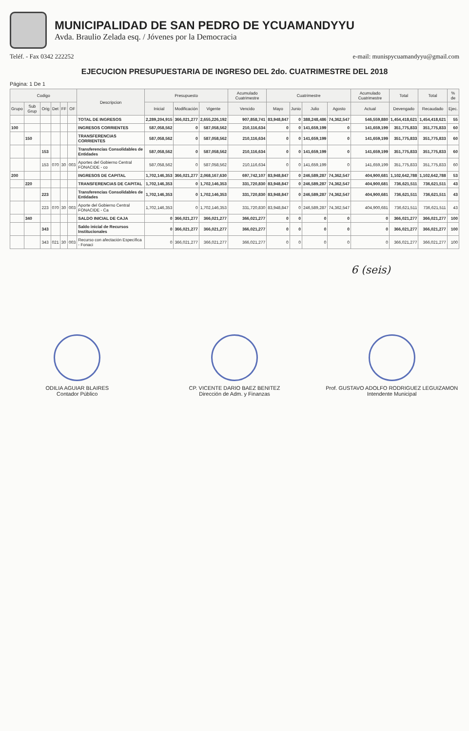MUNICIPALIDAD DE SAN PEDRO DE YCUAMANDYYU
Avda. Braulio Zelada esq. / Jóvenes por la Democracia
Teléf. - Fax 0342 222252 e-mail: munispycuamandyyu@gmail.com
EJECUCION PRESUPUESTARIA DE INGRESO DEL 2do. CUATRIMESTRE DEL 2018
Página: 1 De 1
| Codigo | | | | | | Descripcion | Presupuesto | | | Acumulado Cuatrimestre | Cuatrimestre | | | | Acumulado Cuatrimestre | Total | Total | % de |
| --- | --- | --- | --- | --- | --- | --- | --- | --- | --- | --- | --- | --- | --- | --- | --- | --- | --- | --- |
| Grupo | Sub Grup | Orig | Det | FF | OF | | Inicial | Modificación | Vigente | Vencido | Mayo | Junio | Julio | Agosto | Actual | Devengado | Recaudado | Ejec. |
| | | | | | | TOTAL DE INGRESOS | 2,289,204,915 | 366,021,277 | 2,655,226,192 | 907,858,741 | 83,948,847 | 0 | 388,248,486 | 74,362,547 | 546,559,880 | 1,454,418,621 | 1,454,418,621 | 55 |
| 100 | | | | | | INGRESOS CORRIENTES | 587,058,562 | 0 | 587,058,562 | 210,116,634 | 0 | 0 | 141,659,199 | 0 | 141,659,199 | 351,775,833 | 351,775,833 | 60 |
| | 150 | | | | | TRANSFERENCIAS CORRIENTES | 587,058,562 | 0 | 587,058,562 | 210,116,634 | 0 | 0 | 141,659,199 | 0 | 141,659,199 | 351,775,833 | 351,775,833 | 60 |
| | | 153 | | | | Transferencias Consolidables de Entidades | 587,058,562 | 0 | 587,058,562 | 210,116,634 | 0 | 0 | 141,659,199 | 0 | 141,659,199 | 351,775,833 | 351,775,833 | 60 |
| | | 153 | 070 | 30 | 003 | Aportes del Gobierno Central FONACIDE - co | 587,058,562 | 0 | 587,058,562 | 210,116,634 | 0 | 0 | 141,659,199 | 0 | 141,659,199 | 351,775,833 | 351,775,833 | 60 |
| 200 | | | | | | INGRESOS DE CAPITAL | 1,702,146,353 | 366,021,277 | 2,068,167,630 | 697,742,107 | 83,948,847 | 0 | 246,589,287 | 74,362,547 | 404,900,681 | 1,102,642,788 | 1,102,642,788 | 53 |
| | 220 | | | | | TRANSFERENCIAS DE CAPITAL | 1,702,146,353 | 0 | 1,702,146,353 | 331,720,830 | 83,948,847 | 0 | 246,589,287 | 74,362,547 | 404,900,681 | 736,621,511 | 736,621,511 | 43 |
| | | 223 | | | | Transferencias Consolidables de Entidades | 1,702,146,353 | 0 | 1,702,146,353 | 331,720,830 | 83,948,847 | 0 | 246,589,287 | 74,362,547 | 404,900,681 | 736,621,511 | 736,621,511 | 43 |
| | | 223 | 070 | 30 | 003 | Aporte del Gobierno Central FONACIDE - Ca | 1,702,146,353 | 0 | 1,702,146,353 | 331,720,830 | 83,948,847 | 0 | 246,589,287 | 74,362,547 | 404,900,681 | 736,621,511 | 736,621,511 | 43 |
| | 340 | | | | | SALDO INICIAL DE CAJA | 0 | 366,021,277 | 366,021,277 | 366,021,277 | 0 | 0 | 0 | 0 | 0 | 366,021,277 | 366,021,277 | 100 |
| | | 343 | | | | Saldo inicial de Recursos Institucionales | 0 | 366,021,277 | 366,021,277 | 366,021,277 | 0 | 0 | 0 | 0 | 0 | 366,021,277 | 366,021,277 | 100 |
| | | 343 | 021 | 30 | 003 | Recurso con afectación Específica - Fonaci | 0 | 366,021,277 | 366,021,277 | 366,021,277 | 0 | 0 | 0 | 0 | 0 | 366,021,277 | 366,021,277 | 100 |
6 (seis)
ODILIA AGUIAR BLAIRES
Contador Público
CP. VICENTE DARIO BAEZ BENITEZ
Dirección de Adm. y Finanzas
Prof. GUSTAVO ADOLFO RODRIGUEZ LEGUIZAMON
Intendente Municipal